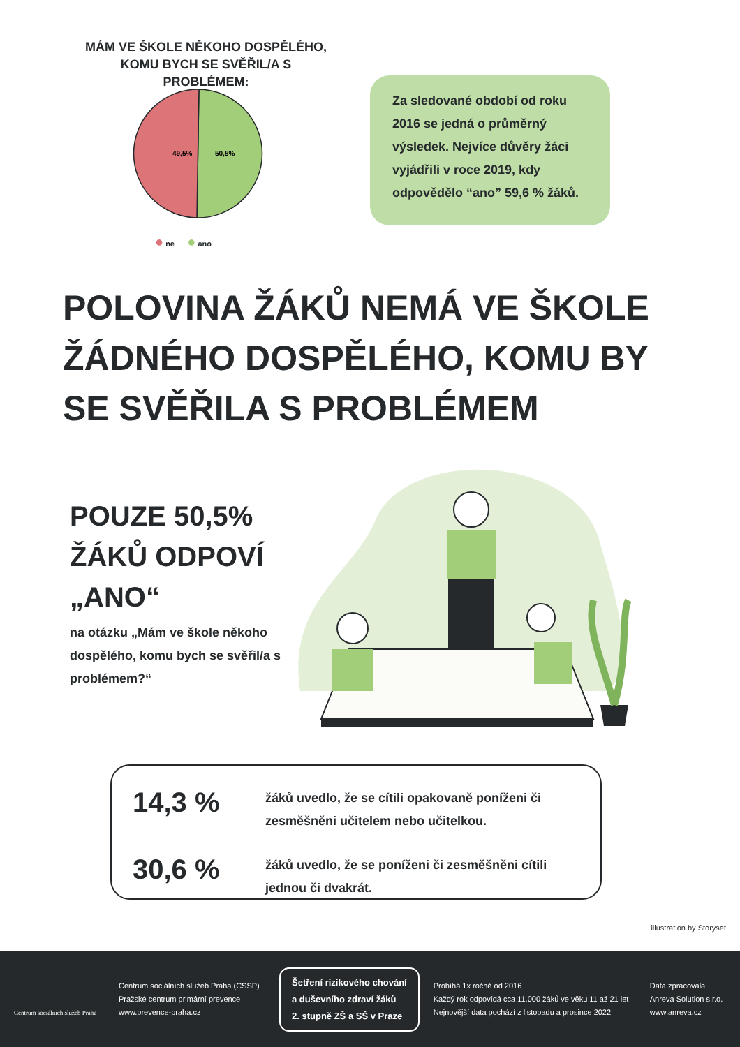MÁM VE ŠKOLE NĚKOHO DOSPĚLÉHO, KOMU BYCH SE SVĚŘIL/A S PROBLÉMEM:
49,5%
50,5%
● ne ● ano
Za sledované období od roku 2016 se jedná o průměrný výsledek. Nejvíce důvěry žáci vyjádřili v roce 2019, kdy odpovědělo “ano” 59,6 % žáků.
POLOVINA ŽÁKŮ NEMÁ VE ŠKOLE ŽÁDNÉHO DOSPĚLÉHO, KOMU BY SE SVĚŘILA S PROBLÉMEM
POUZE 50,5% ŽÁKŮ ODPOVÍ „ANO“
na otázku „Mám ve škole někoho dospělého, komu bych se svěřil/a s problémem?“
14,3 % žáků uvedlo, že se cítili opakovaně poníženi či zesměšněni učitelem nebo učitelkou.
30,6 % žáků uvedlo, že se poníženi či zesměšněni cítili jednou či dvakrát.
illustration by Storyset
Centrum sociálních služeb Praha
Centrum sociálních služeb Praha (CSSP)
Pražské centrum primární prevence
www.prevence-praha.cz
Šetření rizikového chování
a duševního zdraví žáků
2. stupně ZŠ a SŠ v Praze
Probíhá 1x ročně od 2016
Každý rok odpovídá cca 11.000 žáků ve věku 11 až 21 let
Nejnovější data pochází z listopadu a prosince 2022
Data zpracovala
Anreva Solution s.r.o.
www.anreva.cz